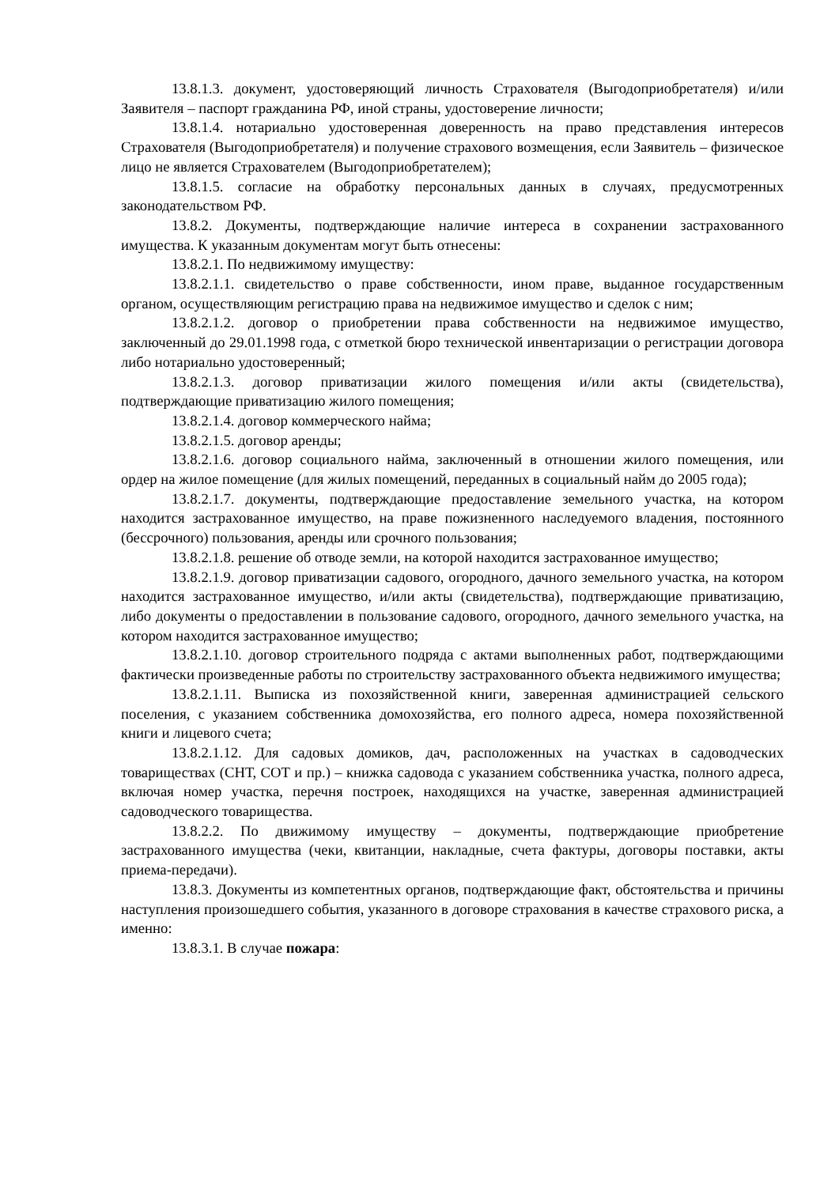13.8.1.3. документ, удостоверяющий личность Страхователя (Выгодоприобретателя) и/или Заявителя – паспорт гражданина РФ, иной страны, удостоверение личности;
13.8.1.4. нотариально удостоверенная доверенность на право представления интересов Страхователя (Выгодоприобретателя) и получение страхового возмещения, если Заявитель – физическое лицо не является Страхователем (Выгодоприобретателем);
13.8.1.5. согласие на обработку персональных данных в случаях, предусмотренных законодательством РФ.
13.8.2. Документы, подтверждающие наличие интереса в сохранении застрахованного имущества. К указанным документам могут быть отнесены:
13.8.2.1. По недвижимому имуществу:
13.8.2.1.1. свидетельство о праве собственности, ином праве, выданное государственным органом, осуществляющим регистрацию права на недвижимое имущество и сделок с ним;
13.8.2.1.2. договор о приобретении права собственности на недвижимое имущество, заключенный до 29.01.1998 года, с отметкой бюро технической инвентаризации о регистрации договора либо нотариально удостоверенный;
13.8.2.1.3. договор приватизации жилого помещения и/или акты (свидетельства), подтверждающие приватизацию жилого помещения;
13.8.2.1.4. договор коммерческого найма;
13.8.2.1.5. договор аренды;
13.8.2.1.6. договор социального найма, заключенный в отношении жилого помещения, или ордер на жилое помещение (для жилых помещений, переданных в социальный найм до 2005 года);
13.8.2.1.7. документы, подтверждающие предоставление земельного участка, на котором находится застрахованное имущество, на праве пожизненного наследуемого владения, постоянного (бессрочного) пользования, аренды или срочного пользования;
13.8.2.1.8. решение об отводе земли, на которой находится застрахованное имущество;
13.8.2.1.9. договор приватизации садового, огородного, дачного земельного участка, на котором находится застрахованное имущество, и/или акты (свидетельства), подтверждающие приватизацию, либо документы о предоставлении в пользование садового, огородного, дачного земельного участка, на котором находится застрахованное имущество;
13.8.2.1.10. договор строительного подряда с актами выполненных работ, подтверждающими фактически произведенные работы по строительству застрахованного объекта недвижимого имущества;
13.8.2.1.11. Выписка из похозяйственной книги, заверенная администрацией сельского поселения, с указанием собственника домохозяйства, его полного адреса, номера похозяйственной книги и лицевого счета;
13.8.2.1.12. Для садовых домиков, дач, расположенных на участках в садоводческих товариществах (СНТ, СОТ и пр.) – книжка садовода с указанием собственника участка, полного адреса, включая номер участка, перечня построек, находящихся на участке, заверенная администрацией садоводческого товарищества.
13.8.2.2. По движимому имуществу – документы, подтверждающие приобретение застрахованного имущества (чеки, квитанции, накладные, счета фактуры, договоры поставки, акты приема-передачи).
13.8.3. Документы из компетентных органов, подтверждающие факт, обстоятельства и причины наступления произошедшего события, указанного в договоре страхования в качестве страхового риска, а именно:
13.8.3.1. В случае пожара: